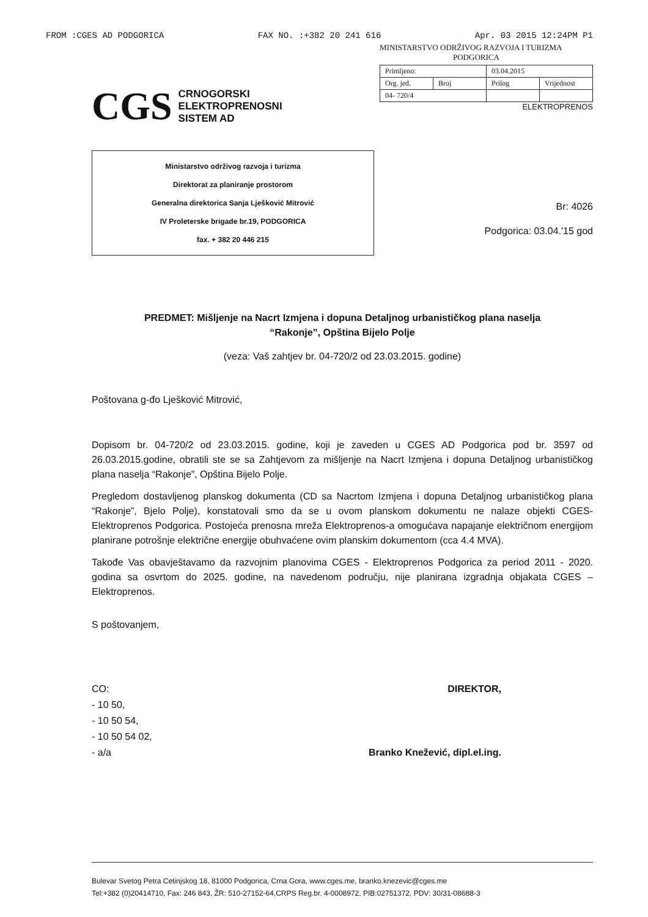FROM :CGES AD PODGORICA FAX NO. :+382 20 241 616 Apr. 03 2015 12:24PM P1
MINISTARSTVO ODRŽIVOG RAZVOJA I TURIZMA
PODGORICA
| Primljeno: | | 03.04.2015 | |
| Org. jed. | Broj | Prilog | Vrijednost |
| 04- 720/4 | | | |
CGS
CRNOGORSKI
ELEKTROPRENOSNI
SISTEM AD
ELEKTROPRENOS
Ministarstvo održivog razvoja i turizma
Direktorat za planiranje prostorom
Generalna direktorica Sanja Lješković Mitrović
IV Proleterske brigade br.19, PODGORICA
fax. + 382 20 446 215
Br: 4026
Podgorica: 03.04.'15 god
PREDMET: Mišljenje na Nacrt Izmjena i dopuna Detaljnog urbanističkog plana naselja
“Rakonje”, Opština Bijelo Polje
(veza: Vaš zahtjev br. 04-720/2 od 23.03.2015. godine)
Poštovana g-đo Lješković Mitrović,
Dopisom br. 04-720/2 od 23.03.2015. godine, koji je zaveden u CGES AD Podgorica pod br. 3597 od 26.03.2015.godine, obratili ste se sa Zahtjevom za mišljenje na Nacrt Izmjena i dopuna Detaljnog urbanističkog plana naselja “Rakonje”, Opština Bijelo Polje.
Pregledom dostavljenog planskog dokumenta (CD sa Nacrtom Izmjena i dopuna Detaljnog urbanističkog plana “Rakonje”, Bjelo Polje), konstatovali smo da se u ovom planskom dokumentu ne nalaze objekti CGES-Elektroprenos Podgorica. Postojeća prenosna mreža Elektroprenos-a omogućava napajanje električnom energijom planirane potrošnje električne energije obuhvaćene ovim planskim dokumentom (cca 4.4 MVA).
Takođe Vas obavještavamo da razvojnim planovima CGES - Elektroprenos Podgorica za period 2011 - 2020. godina sa osvrtom do 2025. godine, na navedenom području, nije planirana izgradnja objakata CGES –Elektroprenos.
S poštovanjem,
CO:
- 10 50,
- 10 50 54,
- 10 50 54 02,
- a/a
DIREKTOR,
Branko Knežević, dipl.el.ing.
Bulevar Svetog Petra Cetinjskog 18, 81000 Podgorica, Crna Gora, www.cges.me, branko.knezevic@cges.me
Tel:+382 (0)20414710, Fax: 246 843, ŽR: 510-27152-64,CRPS Reg.br. 4-0008972, PIB:02751372, PDV: 30/31-08688-3